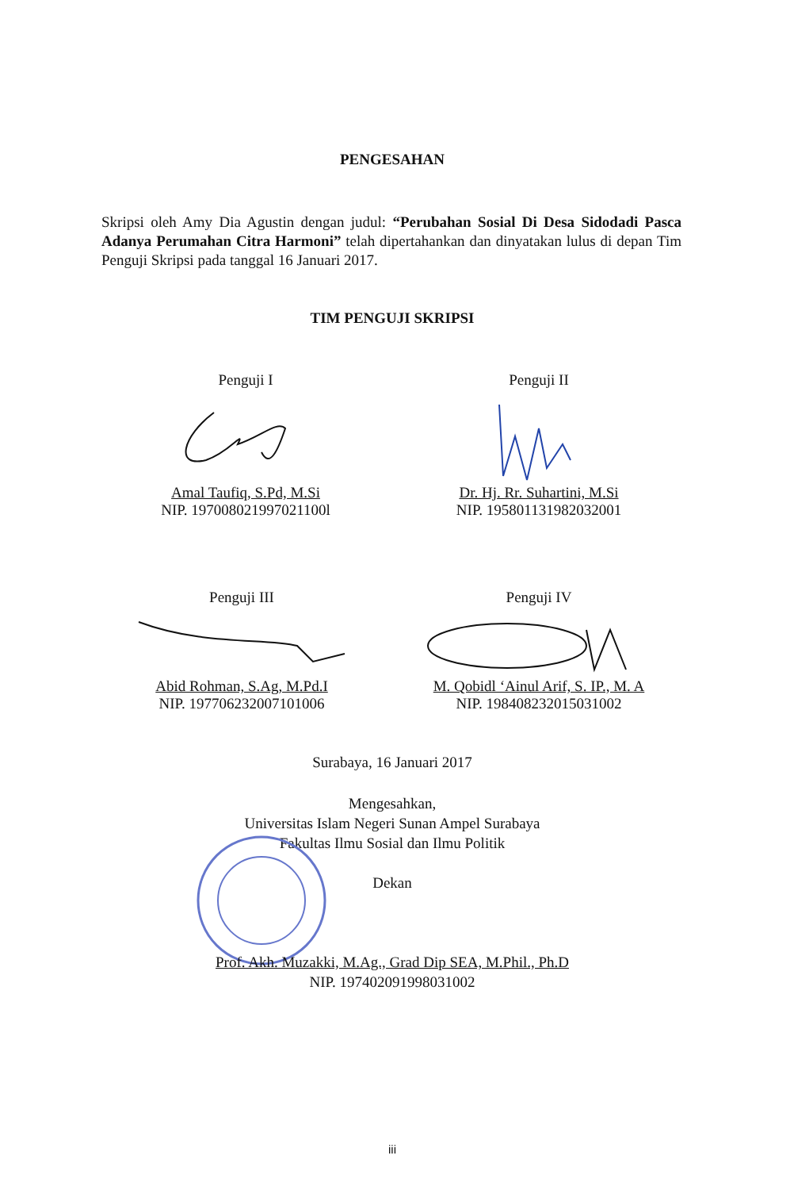PENGESAHAN
Skripsi oleh Amy Dia Agustin dengan judul: “Perubahan Sosial Di Desa Sidodadi Pasca Adanya Perumahan Citra Harmoni” telah dipertahankan dan dinyatakan lulus di depan Tim Penguji Skripsi pada tanggal 16 Januari 2017.
TIM PENGUJI SKRIPSI
Penguji I
Amal Taufiq, S.Pd, M.Si
NIP. 197008021997021100l
Penguji II
Dr. Hj. Rr. Suhartini, M.Si
NIP. 195801131982032001
Penguji III
Abid Rohman, S.Ag, M.Pd.I
NIP. 197706232007101006
Penguji IV
M. Qobidl ‘Ainul Arif, S. IP., M. A
NIP. 198408232015031002
Surabaya, 16 Januari 2017
Mengesahkan,
Universitas Islam Negeri Sunan Ampel Surabaya
Fakultas Ilmu Sosial dan Ilmu Politik
Dekan
Prof. Akh. Muzakki, M.Ag., Grad Dip SEA, M.Phil., Ph.D
NIP. 197402091998031002
iii